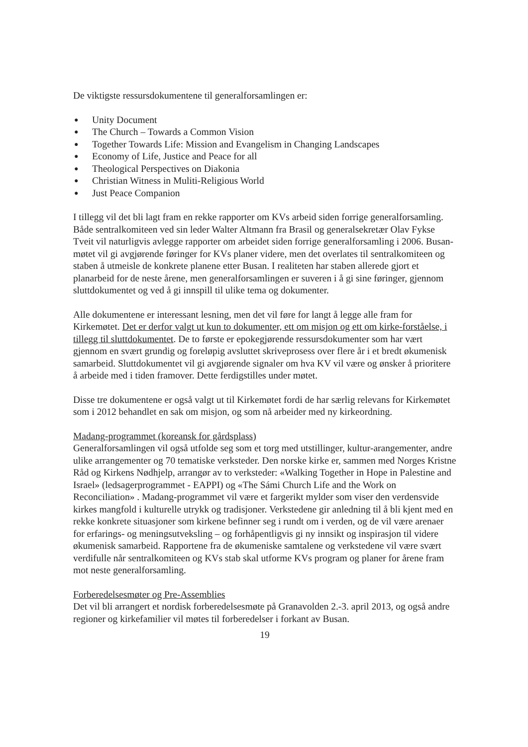De viktigste ressursdokumentene til generalforsamlingen er:
● Unity Document
● The Church – Towards a Common Vision
● Together Towards Life: Mission and Evangelism in Changing Landscapes
● Economy of Life, Justice and Peace for all
● Theological Perspectives on Diakonia
● Christian Witness in Muliti-Religious World
● Just Peace Companion
I tillegg vil det bli lagt fram en rekke rapporter om KVs arbeid siden forrige generalforsamling. Både sentralkomiteen ved sin leder Walter Altmann fra Brasil og generalsekretær Olav Fykse Tveit vil naturligvis avlegge rapporter om arbeidet siden forrige generalforsamling i 2006. Busan-møtet vil gi avgjørende føringer for KVs planer videre, men det overlates til sentralkomiteen og staben å utmeisle de konkrete planene etter Busan. I realiteten har staben allerede gjort et planarbeid for de neste årene, men generalforsamlingen er suveren i å gi sine føringer, gjennom sluttdokumentet og ved å gi innspill til ulike tema og dokumenter.
Alle dokumentene er interessant lesning, men det vil føre for langt å legge alle fram for Kirkemøtet. Det er derfor valgt ut kun to dokumenter, ett om misjon og ett om kirke-forståelse, i tillegg til sluttdokumentet. De to første er epokegjørende ressursdokumenter som har vært gjennom en svært grundig og foreløpig avsluttet skriveprosess over flere år i et bredt økumenisk samarbeid. Sluttdokumentet vil gi avgjørende signaler om hva KV vil være og ønsker å prioritere å arbeide med i tiden framover. Dette ferdigstilles under møtet.
Disse tre dokumentene er også valgt ut til Kirkemøtet fordi de har særlig relevans for Kirkemøtet som i 2012 behandlet en sak om misjon, og som nå arbeider med ny kirkeordning.
Madang-programmet (koreansk for gårdsplass)
Generalforsamlingen vil også utfolde seg som et torg med utstillinger, kultur-arangementer, andre ulike arrangementer og 70 tematiske verksteder. Den norske kirke er, sammen med Norges Kristne Råd og Kirkens Nødhjelp, arrangør av to verksteder: «Walking Together in Hope in Palestine and Israel» (ledsagerprogrammet - EAPPI) og «The Sámi Church Life and the Work on Reconciliation» . Madang-programmet vil være et fargerikt mylder som viser den verdensvide kirkes mangfold i kulturelle utrykk og tradisjoner. Verkstedene gir anledning til å bli kjent med en rekke konkrete situasjoner som kirkene befinner seg i rundt om i verden, og de vil være arenaer for erfarings- og meningsutveksling – og forhåpentligvis gi ny innsikt og inspirasjon til videre økumenisk samarbeid. Rapportene fra de økumeniske samtalene og verkstedene vil være svært verdifulle når sentralkomiteen og KVs stab skal utforme KVs program og planer for årene fram mot neste generalforsamling.
Forberedelsesmøter og Pre-Assemblies
Det vil bli arrangert et nordisk forberedelsesmøte på Granavolden 2.-3. april 2013, og også andre regioner og kirkefamilier vil møtes til forberedelser i forkant av Busan.
19